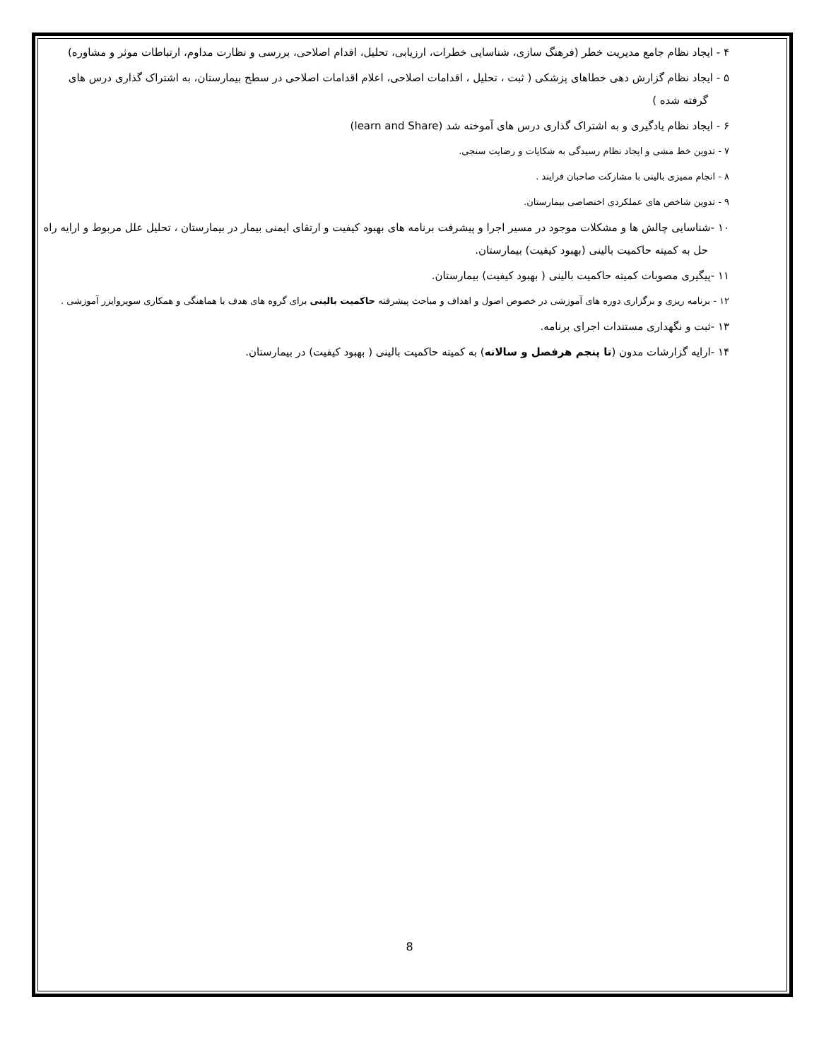۴ - ایجاد نظام جامع مدیریت خطر (فرهنگ سازی، شناسایی خطرات، ارزیابی، تحلیل، اقدام اصلاحی، بررسی و نظارت مداوم، ارتباطات موثر و مشاوره)
۵ - ایجاد نظام گزارش دهی خطاهای پزشکی ( ثبت ، تحلیل ، اقدامات اصلاحی، اعلام اقدامات اصلاحی در سطح بیمارستان، به اشتراک گذاری درس های گرفته شده )
۶ - ایجاد نظام یادگیری و به اشتراک گذاری درس های آموخته شد (learn and Share)
۷ - تدوین خط مشی و ایجاد نظام رسیدگی به شکایات و رضایت سنجی.
۸ - انجام ممیزی بالینی با مشارکت صاحبان فرایند .
۹ - تدوین شاخص های عملکردی اختصاصی بیمارستان.
۱۰ -شناسایی چالش ها و مشکلات موجود در مسیر اجرا و پیشرفت برنامه های بهبود کیفیت و ارتقای ایمنی بیمار در بیمارستان ، تحلیل علل مربوط و ارایه راه حل به کمیته حاکمیت بالینی (بهبود کیفیت) بیمارستان.
۱۱ -پیگیری مصوبات کمیته حاکمیت بالینی ( بهبود کیفیت) بیمارستان.
۱۲ - برنامه ریزی و برگزاری دوره های آموزشی در خصوص اصول و اهداف و مباحث پیشرفته حاکمیت بالینی برای گروه های هدف با هماهنگی و همکاری سوپروایزر آموزشی .
۱۳ -ثبت و نگهداری مستندات اجرای برنامه.
۱۴ -ارایه گزارشات مدون (تا پنجم هرفصل و سالانه) به کمیته حاکمیت بالینی ( بهبود کیفیت) در بیمارستان.
8